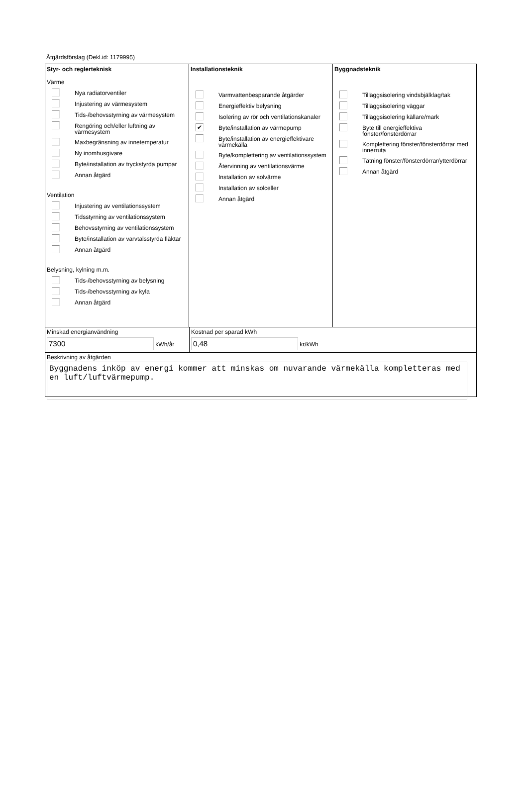Åtgärdsförslag (Dekl.id: 1179995)
Styr- och reglerteknisk
Värme
Nya radiatorventiler
Injustering av värmesystem
Tids-/behovsstyrning av värmesystem
Rengöring och/eller luftning av värmesystem
Maxbegränsning av innetemperatur
Ny inomhusgivare
Byte/installation av tryckstyrda pumpar
Annan åtgärd
Ventilation
Injustering av ventilationssystem
Tidsstyrning av ventilationssystem
Behovsstyrning av ventilationssystem
Byte/installation av varvtalsstyrda fläktar
Annan åtgärd
Belysning, kylning m.m.
Tids-/behovsstyrning av belysning
Tids-/behovsstyrning av kyla
Annan åtgärd
Installationsteknik
Varmvattenbesparande åtgärder
Energieffektiv belysning
Isolering av rör och ventilationskanaler
✔
Byte/installation av värmepump
Byte/installation av energieffektivare värmekälla
Byte/komplettering av ventilationssystem
Återvinning av ventilationsvärme
Installation av solvärme
Installation av solceller
Annan åtgärd
Byggnadsteknik
Tilläggsisolering vindsbjälklag/tak
Tilläggsisolering väggar
Tilläggsisolering källare/mark
Byte till energieffektiva fönster/fönsterdörrar
Komplettering fönster/fönsterdörrar med innerruta
Tätning fönster/fönsterdörrar/ytterdörrar
Annan åtgärd
Minskad energianvändning
7300 kWh/år
Kostnad per sparad kWh
0,48 kr/kWh
Beskrivning av åtgärden
Byggnadens inköp av energi kommer att minskas om nuvarande värmekälla kompletteras med en luft/luftvärmepump.